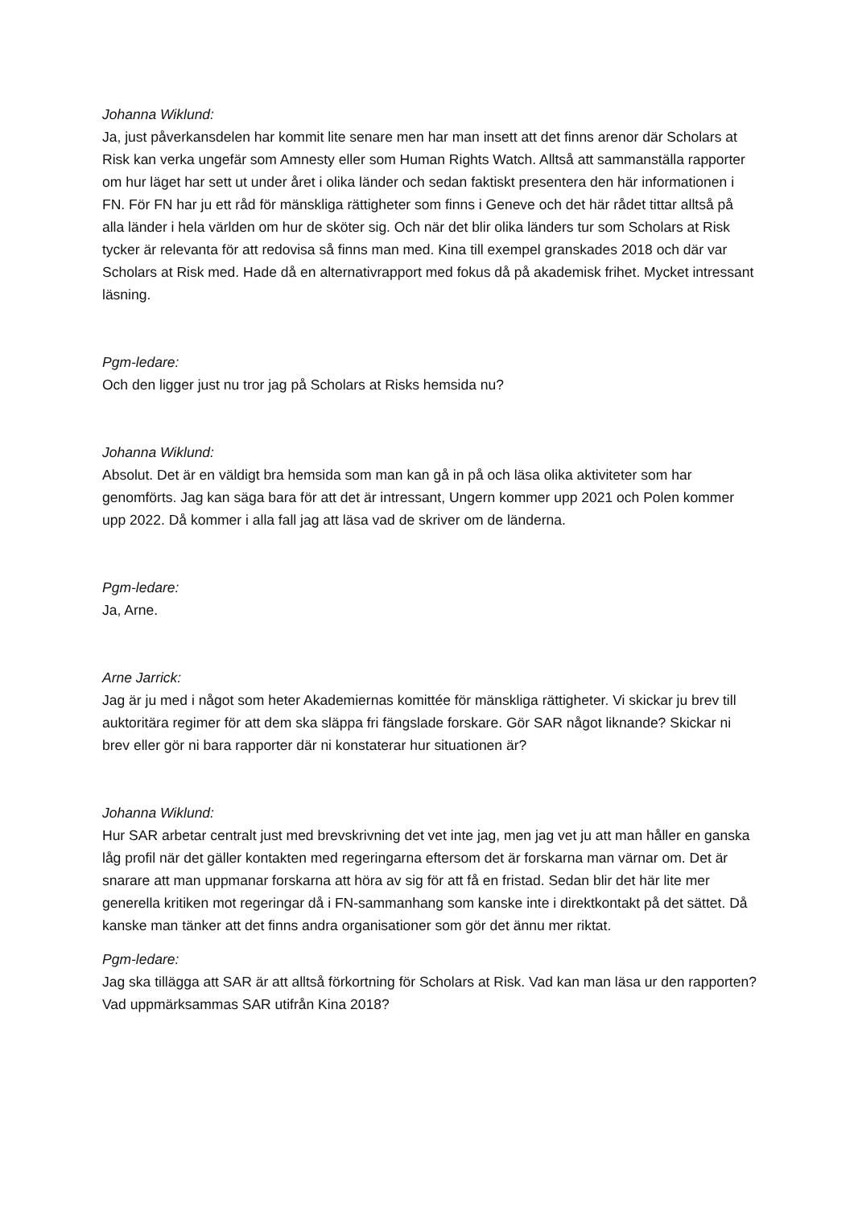Johanna Wiklund:
Ja, just påverkansdelen har kommit lite senare men har man insett att det finns arenor där Scholars at Risk kan verka ungefär som Amnesty eller som Human Rights Watch. Alltså att sammanställa rapporter om hur läget har sett ut under året i olika länder och sedan faktiskt presentera den här informationen i FN. För FN har ju ett råd för mänskliga rättigheter som finns i Geneve och det här rådet tittar alltså på alla länder i hela världen om hur de sköter sig. Och när det blir olika länders tur som Scholars at Risk tycker är relevanta för att redovisa så finns man med. Kina till exempel granskades 2018 och där var Scholars at Risk med. Hade då en alternativrapport med fokus då på akademisk frihet. Mycket intressant läsning.
Pgm-ledare:
Och den ligger just nu tror jag på Scholars at Risks hemsida nu?
Johanna Wiklund:
Absolut. Det är en väldigt bra hemsida som man kan gå in på och läsa olika aktiviteter som har genomförts. Jag kan säga bara för att det är intressant, Ungern kommer upp 2021 och Polen kommer upp 2022. Då kommer i alla fall jag att läsa vad de skriver om de länderna.
Pgm-ledare:
Ja, Arne.
Arne Jarrick:
Jag är ju med i något som heter Akademiernas komittée för mänskliga rättigheter. Vi skickar ju brev till auktoritära regimer för att dem ska släppa fri fängslade forskare. Gör SAR något liknande? Skickar ni brev eller gör ni bara rapporter där ni konstaterar hur situationen är?
Johanna Wiklund:
Hur SAR arbetar centralt just med brevskrivning det vet inte jag, men jag vet ju att man håller en ganska låg profil när det gäller kontakten med regeringarna eftersom det är forskarna man värnar om. Det är snarare att man uppmanar forskarna att höra av sig för att få en fristad. Sedan blir det här lite mer generella kritiken mot regeringar då i FN-sammanhang som kanske inte i direktkontakt på det sättet. Då kanske man tänker att det finns andra organisationer som gör det ännu mer riktat.
Pgm-ledare:
Jag ska tillägga att SAR är att alltså förkortning för Scholars at Risk. Vad kan man läsa ur den rapporten? Vad uppmärksammas SAR utifrån Kina 2018?